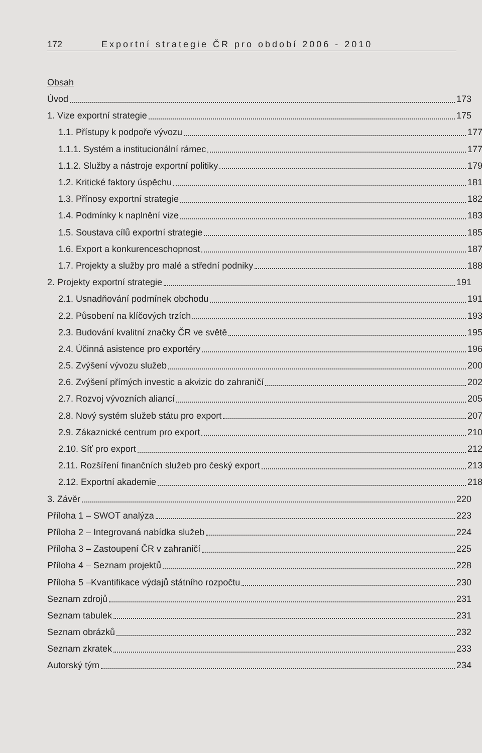172 Exportní strategie ČR pro období 2006 - 2010
Obsah
Úvod 173
1. Vize exportní strategie 175
1.1. Přístupy k podpoře vývozu 177
1.1.1. Systém a institucionální rámec 177
1.1.2. Služby a nástroje exportní politiky 179
1.2. Kritické faktory úspěchu 181
1.3. Přínosy exportní strategie 182
1.4. Podmínky k naplnění vize 183
1.5. Soustava cílů exportní strategie 185
1.6. Export a konkurenceschopnost 187
1.7. Projekty a služby pro malé a střední podniky 188
2. Projekty exportní strategie 191
2.1. Usnadňování podmínek obchodu 191
2.2. Působení na klíčových trzích 193
2.3. Budování kvalitní značky ČR ve světě 195
2.4. Účinná asistence pro exportéry 196
2.5. Zvýšení vývozu služeb 200
2.6. Zvýšení přímých investic a akvizic do zahraničí 202
2.7. Rozvoj vývozních aliancí 205
2.8. Nový systém služeb státu pro export 207
2.9. Zákaznické centrum pro export 210
2.10. Síť pro export 212
2.11. Rozšíření finančních služeb pro český export 213
2.12. Exportní akademie 218
3. Závěr 220
Příloha 1 – SWOT analýza 223
Příloha 2 – Integrovaná nabídka služeb 224
Příloha 3 – Zastoupení ČR v zahraničí 225
Příloha 4 – Seznam projektů 228
Příloha 5 –Kvantifikace výdajů státního rozpočtu 230
Seznam zdrojů 231
Seznam tabulek 231
Seznam obrázků 232
Seznam zkratek 233
Autorský tým 234